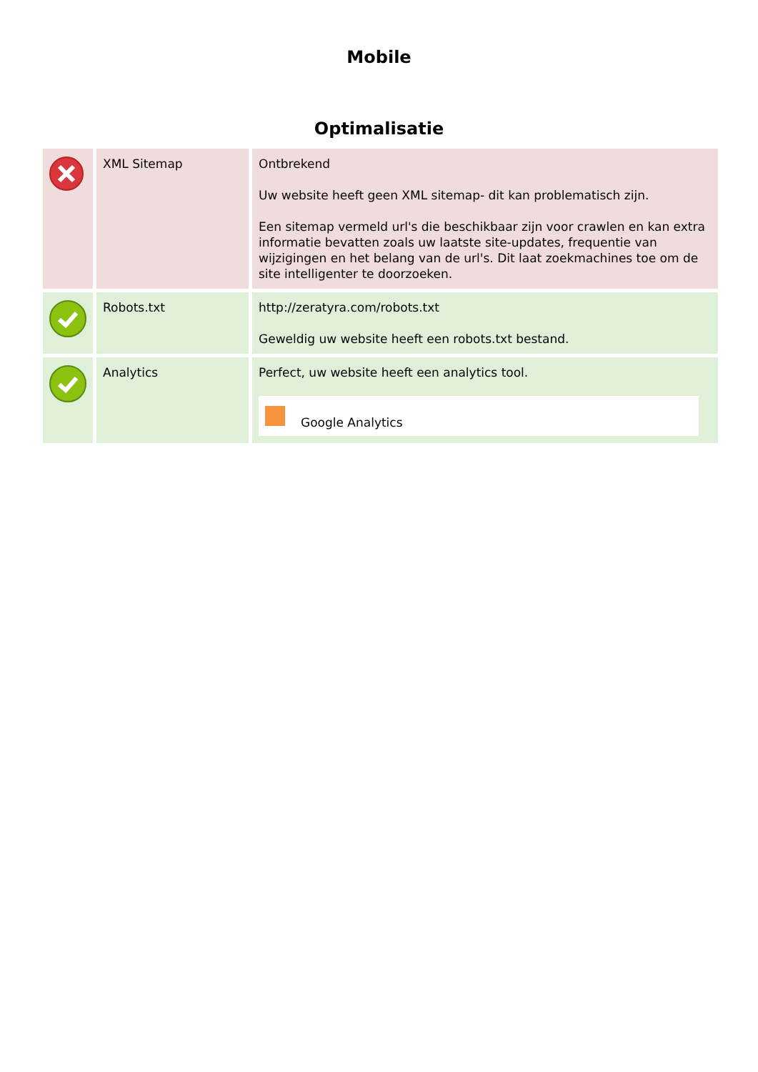Mobile
Optimalisatie
| | XML Sitemap | Ontbrekend Uw website heeft geen XML sitemap- dit kan problematisch zijn. Een sitemap vermeld url's die beschikbaar zijn voor crawlen en kan extra informatie bevatten zoals uw laatste site-updates, frequentie van wijzigingen en het belang van de url's. Dit laat zoekmachines toe om de site intelligenter te doorzoeken. |
| | Robots.txt | http://zeratyra.com/robots.txt Geweldig uw website heeft een robots.txt bestand. |
| | Analytics | Perfect, uw website heeft een analytics tool. Google Analytics |